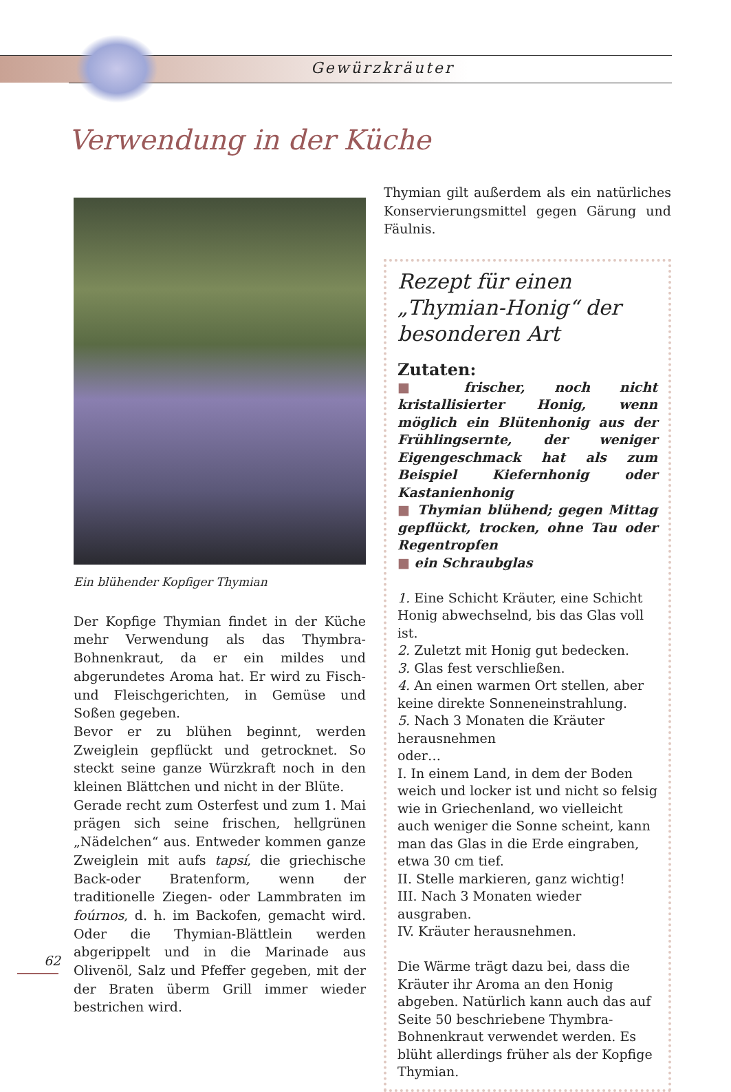Gewürzkräuter
Verwendung in der Küche
Ein blühender Kopfiger Thymian
Der Kopfige Thymian findet in der Küche mehr Verwendung als das Thymbra-Bohnenkraut, da er ein mildes und abgerundetes Aroma hat. Er wird zu Fisch- und Fleischgerichten, in Gemüse und Soßen gegeben.
Bevor er zu blühen beginnt, werden Zweiglein gepflückt und getrocknet. So steckt seine ganze Würzkraft noch in den kleinen Blättchen und nicht in der Blüte.
Gerade recht zum Osterfest und zum 1. Mai prägen sich seine frischen, hellgrünen „Nädelchen“ aus. Entweder kommen ganze Zweiglein mit aufs tapsí, die griechische Back-oder Bratenform, wenn der traditionelle Ziegen- oder Lammbraten im foúrnos, d. h. im Backofen, gemacht wird. Oder die Thymian-Blättlein werden abgerippelt und in die Marinade aus Olivenöl, Salz und Pfeffer gegeben, mit der der Braten überm Grill immer wieder bestrichen wird.
Thymian gilt außerdem als ein natürliches Konservierungsmittel gegen Gärung und Fäulnis.
Rezept für einen „Thymian-Honig“ der besonderen Art
Zutaten:
■ frischer, noch nicht kristallisierter Honig, wenn möglich ein Blütenhonig aus der Frühlingsernte, der weniger Eigengeschmack hat als zum Beispiel Kiefernhonig oder Kastanienhonig
■ Thymian blühend; gegen Mittag gepflückt, trocken, ohne Tau oder Regentropfen
■ ein Schraubglas
1. Eine Schicht Kräuter, eine Schicht Honig abwechselnd, bis das Glas voll ist.
2. Zuletzt mit Honig gut bedecken.
3. Glas fest verschließen.
4. An einen warmen Ort stellen, aber keine direkte Sonneneinstrahlung.
5. Nach 3 Monaten die Kräuter herausnehmen
oder…
I. In einem Land, in dem der Boden weich und locker ist und nicht so felsig wie in Griechenland, wo vielleicht auch weniger die Sonne scheint, kann man das Glas in die Erde eingraben, etwa 30 cm tief.
II. Stelle markieren, ganz wichtig!
III. Nach 3 Monaten wieder ausgraben.
IV. Kräuter herausnehmen.
Die Wärme trägt dazu bei, dass die Kräuter ihr Aroma an den Honig abgeben. Natürlich kann auch das auf Seite 50 beschriebene Thymbra-Bohnenkraut verwendet werden. Es blüht allerdings früher als der Kopfige Thymian.
62